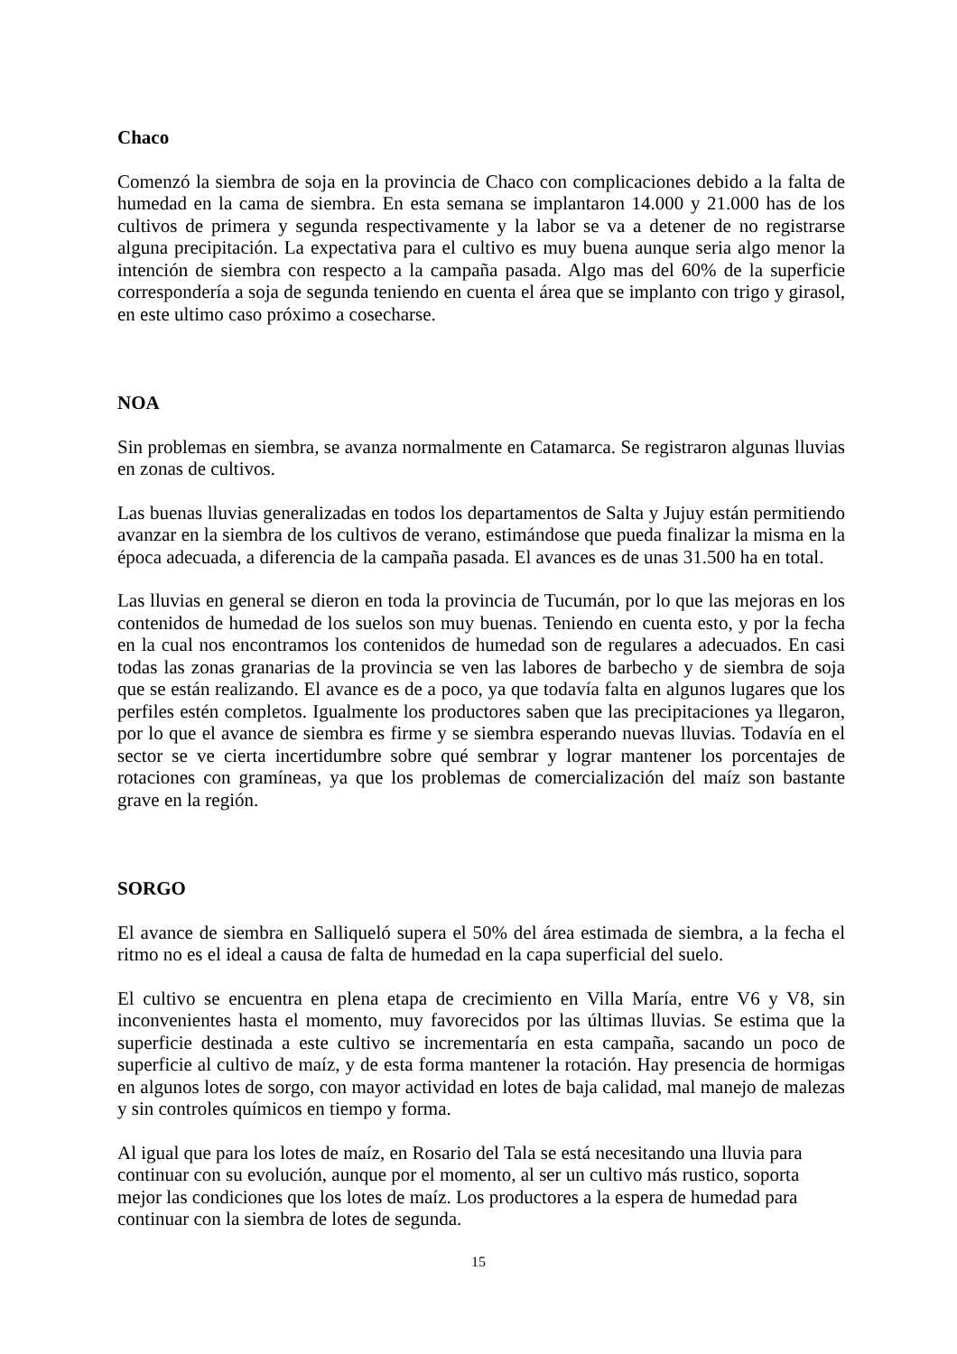Chaco
Comenzó la siembra de soja en la provincia de Chaco con complicaciones debido a la falta de humedad en la cama de siembra. En esta semana se implantaron 14.000 y 21.000 has de los cultivos de primera y segunda respectivamente y la labor se va a detener de no registrarse alguna precipitación. La expectativa para el cultivo es muy buena aunque seria algo menor la intención de siembra con respecto a la campaña pasada. Algo mas del 60% de la superficie correspondería a soja de segunda teniendo en cuenta el área que se implanto con trigo y girasol, en este ultimo caso próximo a cosecharse.
NOA
Sin problemas en siembra, se avanza normalmente en Catamarca. Se registraron algunas lluvias en zonas de cultivos.
Las buenas lluvias generalizadas en todos los departamentos de Salta y Jujuy están permitiendo avanzar en la siembra de los cultivos de verano, estimándose que pueda finalizar la misma en la época adecuada, a diferencia de la campaña pasada. El avances es de unas 31.500 ha en total.
Las lluvias en general se dieron en toda la provincia de Tucumán, por lo que las mejoras en los contenidos de humedad de los suelos son muy buenas. Teniendo en cuenta esto, y por la fecha en la cual nos encontramos los contenidos de humedad son de regulares a adecuados. En casi todas las zonas granarias de la provincia se ven las labores de barbecho y de siembra de soja que se están realizando. El avance es de a poco, ya que todavía falta en algunos lugares que los perfiles estén completos. Igualmente los productores saben que las precipitaciones ya llegaron, por lo que el avance de siembra es firme y se siembra esperando nuevas lluvias. Todavía en el sector se ve cierta incertidumbre sobre qué sembrar y lograr mantener los porcentajes de rotaciones con gramíneas, ya que los problemas de comercialización del maíz son bastante grave en la región.
SORGO
El avance de siembra en Salliqueló supera el 50% del área estimada de siembra, a la fecha el ritmo no es el ideal a causa de falta de humedad en la capa superficial del suelo.
El cultivo se encuentra en plena etapa de crecimiento en Villa María, entre V6 y V8, sin inconvenientes hasta el momento, muy favorecidos por las últimas lluvias. Se estima que la superficie destinada a este cultivo se incrementaría en esta campaña, sacando un poco de superficie al cultivo de maíz, y de esta forma mantener la rotación. Hay presencia de hormigas en algunos lotes de sorgo, con mayor actividad en lotes de baja calidad, mal manejo de malezas y sin controles químicos en tiempo y forma.
Al igual que para los lotes de maíz, en Rosario del Tala se está necesitando una lluvia para
continuar con su evolución, aunque por el momento, al ser un cultivo más rustico, soporta
mejor las condiciones que los lotes de maíz. Los productores a la espera de humedad para
continuar con la siembra de lotes de segunda.
15